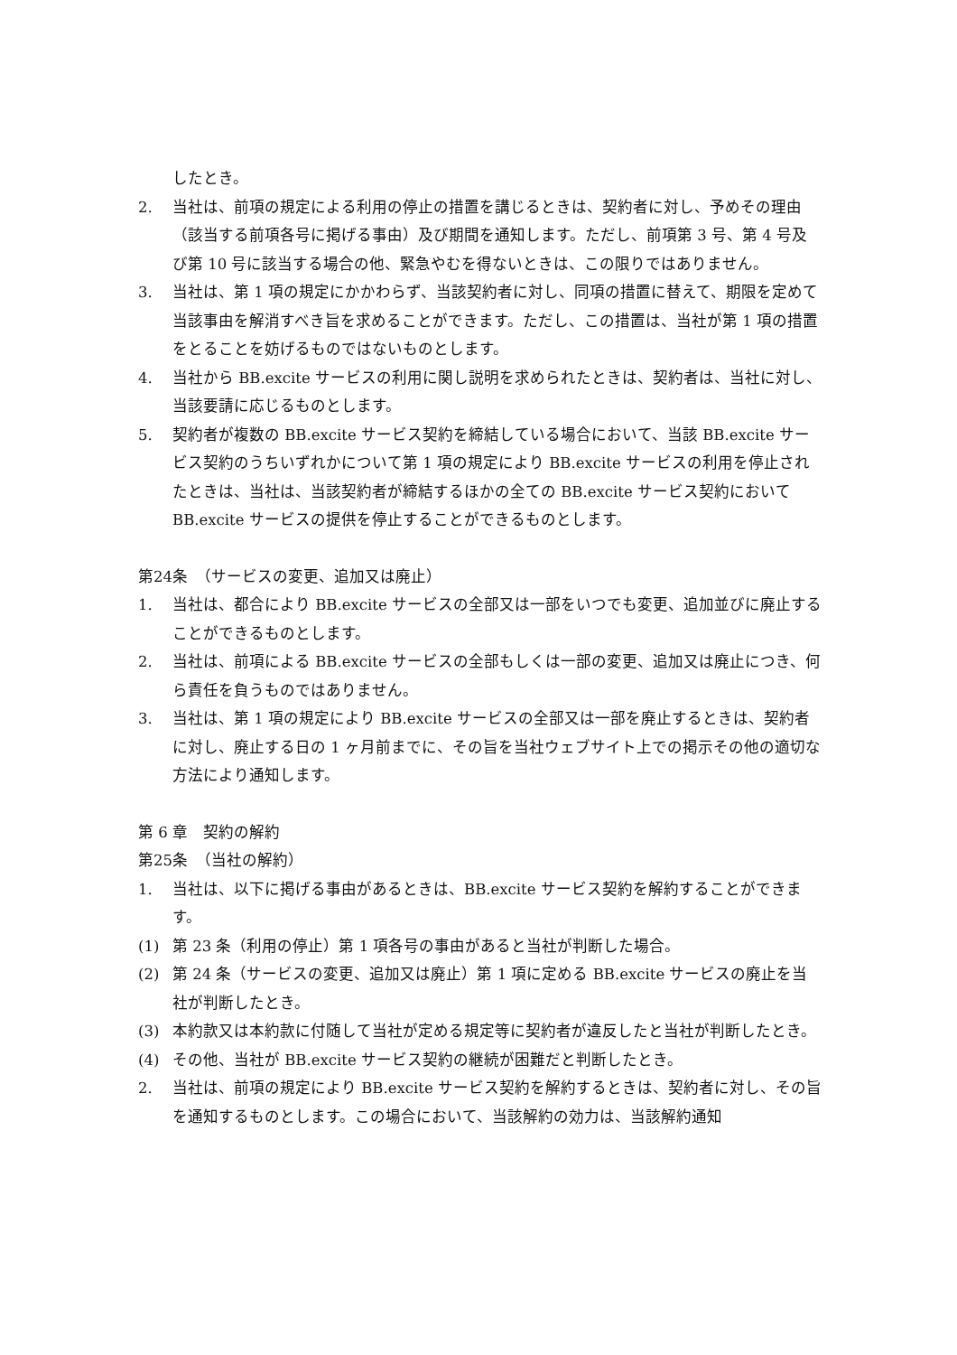したとき。
2. 当社は、前項の規定による利用の停止の措置を講じるときは、契約者に対し、予めその理由（該当する前項各号に掲げる事由）及び期間を通知します。ただし、前項第 3 号、第 4 号及び第 10 号に該当する場合の他、緊急やむを得ないときは、この限りではありません。
3. 当社は、第 1 項の規定にかかわらず、当該契約者に対し、同項の措置に替えて、期限を定めて当該事由を解消すべき旨を求めることができます。ただし、この措置は、当社が第 1 項の措置をとることを妨げるものではないものとします。
4. 当社から BB.excite サービスの利用に関し説明を求められたときは、契約者は、当社に対し、当該要請に応じるものとします。
5. 契約者が複数の BB.excite サービス契約を締結している場合において、当該 BB.excite サービス契約のうちいずれかについて第 1 項の規定により BB.excite サービスの利用を停止されたときは、当社は、当該契約者が締結するほかの全ての BB.excite サービス契約において BB.excite サービスの提供を停止することができるものとします。
第24条　（サービスの変更、追加又は廃止）
1. 当社は、都合により BB.excite サービスの全部又は一部をいつでも変更、追加並びに廃止することができるものとします。
2. 当社は、前項による BB.excite サービスの全部もしくは一部の変更、追加又は廃止につき、何ら責任を負うものではありません。
3. 当社は、第 1 項の規定により BB.excite サービスの全部又は一部を廃止するときは、契約者に対し、廃止する日の 1 ヶ月前までに、その旨を当社ウェブサイト上での掲示その他の適切な方法により通知します。
第 6 章　契約の解約
第25条　（当社の解約）
1. 当社は、以下に掲げる事由があるときは、BB.excite サービス契約を解約することができます。
(1) 第 23 条（利用の停止）第 1 項各号の事由があると当社が判断した場合。
(2) 第 24 条（サービスの変更、追加又は廃止）第 1 項に定める BB.excite サービスの廃止を当社が判断したとき。
(3) 本約款又は本約款に付随して当社が定める規定等に契約者が違反したと当社が判断したとき。
(4) その他、当社が BB.excite サービス契約の継続が困難だと判断したとき。
2. 当社は、前項の規定により BB.excite サービス契約を解約するときは、契約者に対し、その旨を通知するものとします。この場合において、当該解約の効力は、当該解約通知